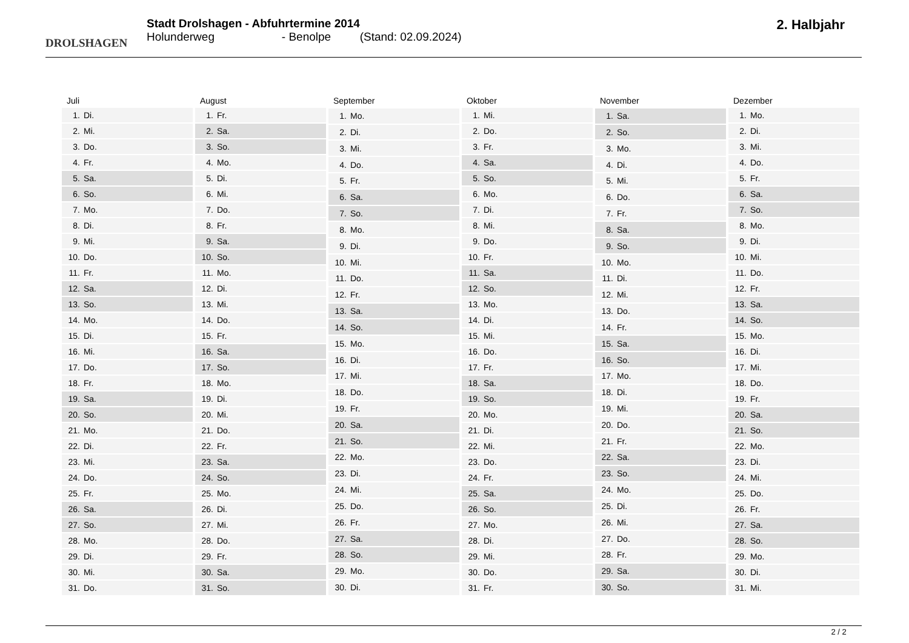DROLSHAGEN
Stadt Drolshagen - Abfuhrtermine 2014
Holunderweg - Benolpe (Stand: 02.09.2024)
2. Halbjahr
| Juli | |
| --- | --- |
| 1. | Di. |
| 2. | Mi. |
| 3. | Do. |
| 4. | Fr. |
| 5. | Sa. |
| 6. | So. |
| 7. | Mo. |
| 8. | Di. |
| 9. | Mi. |
| 10. | Do. |
| 11. | Fr. |
| 12. | Sa. |
| 13. | So. |
| 14. | Mo. |
| 15. | Di. |
| 16. | Mi. |
| 17. | Do. |
| 18. | Fr. |
| 19. | Sa. |
| 20. | So. |
| 21. | Mo. |
| 22. | Di. |
| 23. | Mi. |
| 24. | Do. |
| 25. | Fr. |
| 26. | Sa. |
| 27. | So. |
| 28. | Mo. |
| 29. | Di. |
| 30. | Mi. |
| 31. | Do. |
| August | |
| --- | --- |
| 1. | Fr. |
| 2. | Sa. |
| 3. | So. |
| 4. | Mo. |
| 5. | Di. |
| 6. | Mi. |
| 7. | Do. |
| 8. | Fr. |
| 9. | Sa. |
| 10. | So. |
| 11. | Mo. |
| 12. | Di. |
| 13. | Mi. |
| 14. | Do. |
| 15. | Fr. |
| 16. | Sa. |
| 17. | So. |
| 18. | Mo. |
| 19. | Di. |
| 20. | Mi. |
| 21. | Do. |
| 22. | Fr. |
| 23. | Sa. |
| 24. | So. |
| 25. | Mo. |
| 26. | Di. |
| 27. | Mi. |
| 28. | Do. |
| 29. | Fr. |
| 30. | Sa. |
| 31. | So. |
| September | |
| --- | --- |
| 1. | Mo. |
| 2. | Di. |
| 3. | Mi. |
| 4. | Do. |
| 5. | Fr. |
| 6. | Sa. |
| 7. | So. |
| 8. | Mo. |
| 9. | Di. |
| 10. | Mi. |
| 11. | Do. |
| 12. | Fr. |
| 13. | Sa. |
| 14. | So. |
| 15. | Mo. |
| 16. | Di. |
| 17. | Mi. |
| 18. | Do. |
| 19. | Fr. |
| 20. | Sa. |
| 21. | So. |
| 22. | Mo. |
| 23. | Di. |
| 24. | Mi. |
| 25. | Do. |
| 26. | Fr. |
| 27. | Sa. |
| 28. | So. |
| 29. | Mo. |
| 30. | Di. |
| Oktober | |
| --- | --- |
| 1. | Mi. |
| 2. | Do. |
| 3. | Fr. |
| 4. | Sa. |
| 5. | So. |
| 6. | Mo. |
| 7. | Di. |
| 8. | Mi. |
| 9. | Do. |
| 10. | Fr. |
| 11. | Sa. |
| 12. | So. |
| 13. | Mo. |
| 14. | Di. |
| 15. | Mi. |
| 16. | Do. |
| 17. | Fr. |
| 18. | Sa. |
| 19. | So. |
| 20. | Mo. |
| 21. | Di. |
| 22. | Mi. |
| 23. | Do. |
| 24. | Fr. |
| 25. | Sa. |
| 26. | So. |
| 27. | Mo. |
| 28. | Di. |
| 29. | Mi. |
| 30. | Do. |
| 31. | Fr. |
| November | |
| --- | --- |
| 1. | Sa. |
| 2. | So. |
| 3. | Mo. |
| 4. | Di. |
| 5. | Mi. |
| 6. | Do. |
| 7. | Fr. |
| 8. | Sa. |
| 9. | So. |
| 10. | Mo. |
| 11. | Di. |
| 12. | Mi. |
| 13. | Do. |
| 14. | Fr. |
| 15. | Sa. |
| 16. | So. |
| 17. | Mo. |
| 18. | Di. |
| 19. | Mi. |
| 20. | Do. |
| 21. | Fr. |
| 22. | Sa. |
| 23. | So. |
| 24. | Mo. |
| 25. | Di. |
| 26. | Mi. |
| 27. | Do. |
| 28. | Fr. |
| 29. | Sa. |
| 30. | So. |
| Dezember | |
| --- | --- |
| 1. | Mo. |
| 2. | Di. |
| 3. | Mi. |
| 4. | Do. |
| 5. | Fr. |
| 6. | Sa. |
| 7. | So. |
| 8. | Mo. |
| 9. | Di. |
| 10. | Mi. |
| 11. | Do. |
| 12. | Fr. |
| 13. | Sa. |
| 14. | So. |
| 15. | Mo. |
| 16. | Di. |
| 17. | Mi. |
| 18. | Do. |
| 19. | Fr. |
| 20. | Sa. |
| 21. | So. |
| 22. | Mo. |
| 23. | Di. |
| 24. | Mi. |
| 25. | Do. |
| 26. | Fr. |
| 27. | Sa. |
| 28. | So. |
| 29. | Mo. |
| 30. | Di. |
| 31. | Mi. |
2 / 2